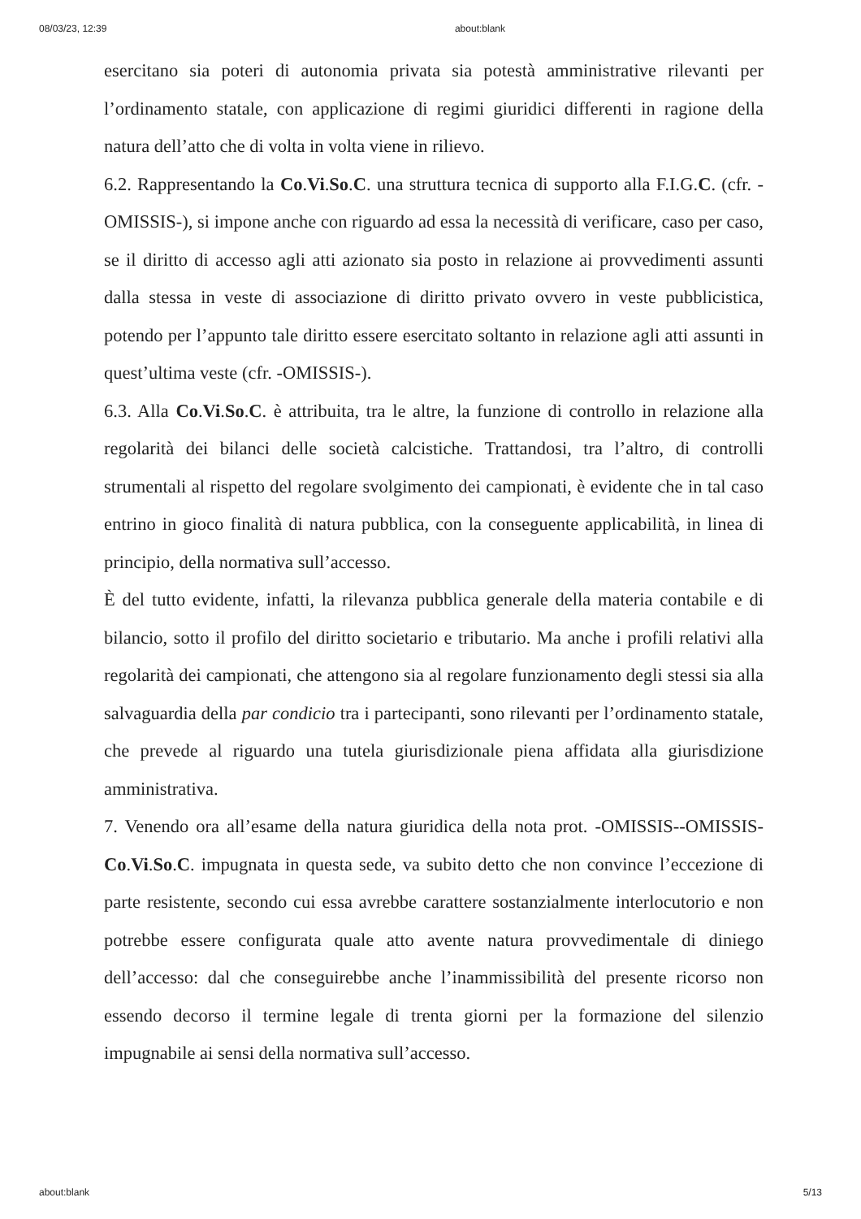08/03/23, 12:39 about:blank
esercitano sia poteri di autonomia privata sia potestà amministrative rilevanti per l’ordinamento statale, con applicazione di regimi giuridici differenti in ragione della natura dell’atto che di volta in volta viene in rilievo.
6.2. Rappresentando la Co.Vi.So.C. una struttura tecnica di supporto alla F.I.G.C. (cfr. -OMISSIS-), si impone anche con riguardo ad essa la necessità di verificare, caso per caso, se il diritto di accesso agli atti azionato sia posto in relazione ai provvedimenti assunti dalla stessa in veste di associazione di diritto privato ovvero in veste pubblicistica, potendo per l’appunto tale diritto essere esercitato soltanto in relazione agli atti assunti in quest’ultima veste (cfr. -OMISSIS-).
6.3. Alla Co.Vi.So.C. è attribuita, tra le altre, la funzione di controllo in relazione alla regolarità dei bilanci delle società calcistiche. Trattandosi, tra l’altro, di controlli strumentali al rispetto del regolare svolgimento dei campionati, è evidente che in tal caso entrino in gioco finalità di natura pubblica, con la conseguente applicabilità, in linea di principio, della normativa sull’accesso.
È del tutto evidente, infatti, la rilevanza pubblica generale della materia contabile e di bilancio, sotto il profilo del diritto societario e tributario. Ma anche i profili relativi alla regolarità dei campionati, che attengono sia al regolare funzionamento degli stessi sia alla salvaguardia della par condicio tra i partecipanti, sono rilevanti per l’ordinamento statale, che prevede al riguardo una tutela giurisdizionale piena affidata alla giurisdizione amministrativa.
7. Venendo ora all’esame della natura giuridica della nota prot. -OMISSIS--OMISSIS- Co.Vi.So.C. impugnata in questa sede, va subito detto che non convince l’eccezione di parte resistente, secondo cui essa avrebbe carattere sostanzialmente interlocutorio e non potrebbe essere configurata quale atto avente natura provvedimentale di diniego dell’accesso: dal che conseguirebbe anche l’inammissibilità del presente ricorso non essendo decorso il termine legale di trenta giorni per la formazione del silenzio impugnabile ai sensi della normativa sull’accesso.
about:blank 5/13